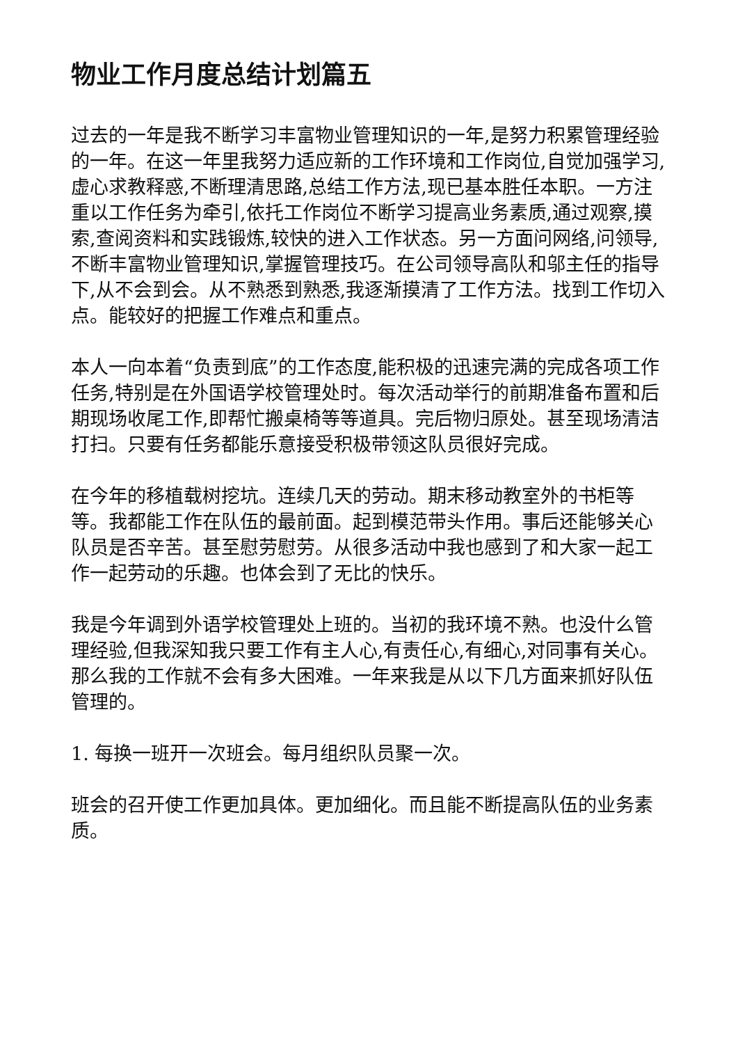物业工作月度总结计划篇五
过去的一年是我不断学习丰富物业管理知识的一年,是努力积累管理经验的一年。在这一年里我努力适应新的工作环境和工作岗位,自觉加强学习,虚心求教释惑,不断理清思路,总结工作方法,现已基本胜任本职。一方注重以工作任务为牵引,依托工作岗位不断学习提高业务素质,通过观察,摸索,查阅资料和实践锻炼,较快的进入工作状态。另一方面问网络,问领导,不断丰富物业管理知识,掌握管理技巧。在公司领导高队和邬主任的指导下,从不会到会。从不熟悉到熟悉,我逐渐摸清了工作方法。找到工作切入点。能较好的把握工作难点和重点。
本人一向本着“负责到底”的工作态度,能积极的迅速完满的完成各项工作任务,特别是在外国语学校管理处时。每次活动举行的前期准备布置和后期现场收尾工作,即帮忙搬桌椅等等道具。完后物归原处。甚至现场清洁打扫。只要有任务都能乐意接受积极带领这队员很好完成。
在今年的移植载树挖坑。连续几天的劳动。期末移动教室外的书柜等等。我都能工作在队伍的最前面。起到模范带头作用。事后还能够关心队员是否辛苦。甚至慰劳慰劳。从很多活动中我也感到了和大家一起工作一起劳动的乐趣。也体会到了无比的快乐。
我是今年调到外语学校管理处上班的。当初的我环境不熟。也没什么管理经验,但我深知我只要工作有主人心,有责任心,有细心,对同事有关心。那么我的工作就不会有多大困难。一年来我是从以下几方面来抓好队伍管理的。
1. 每换一班开一次班会。每月组织队员聚一次。
班会的召开使工作更加具体。更加细化。而且能不断提高队伍的业务素质。